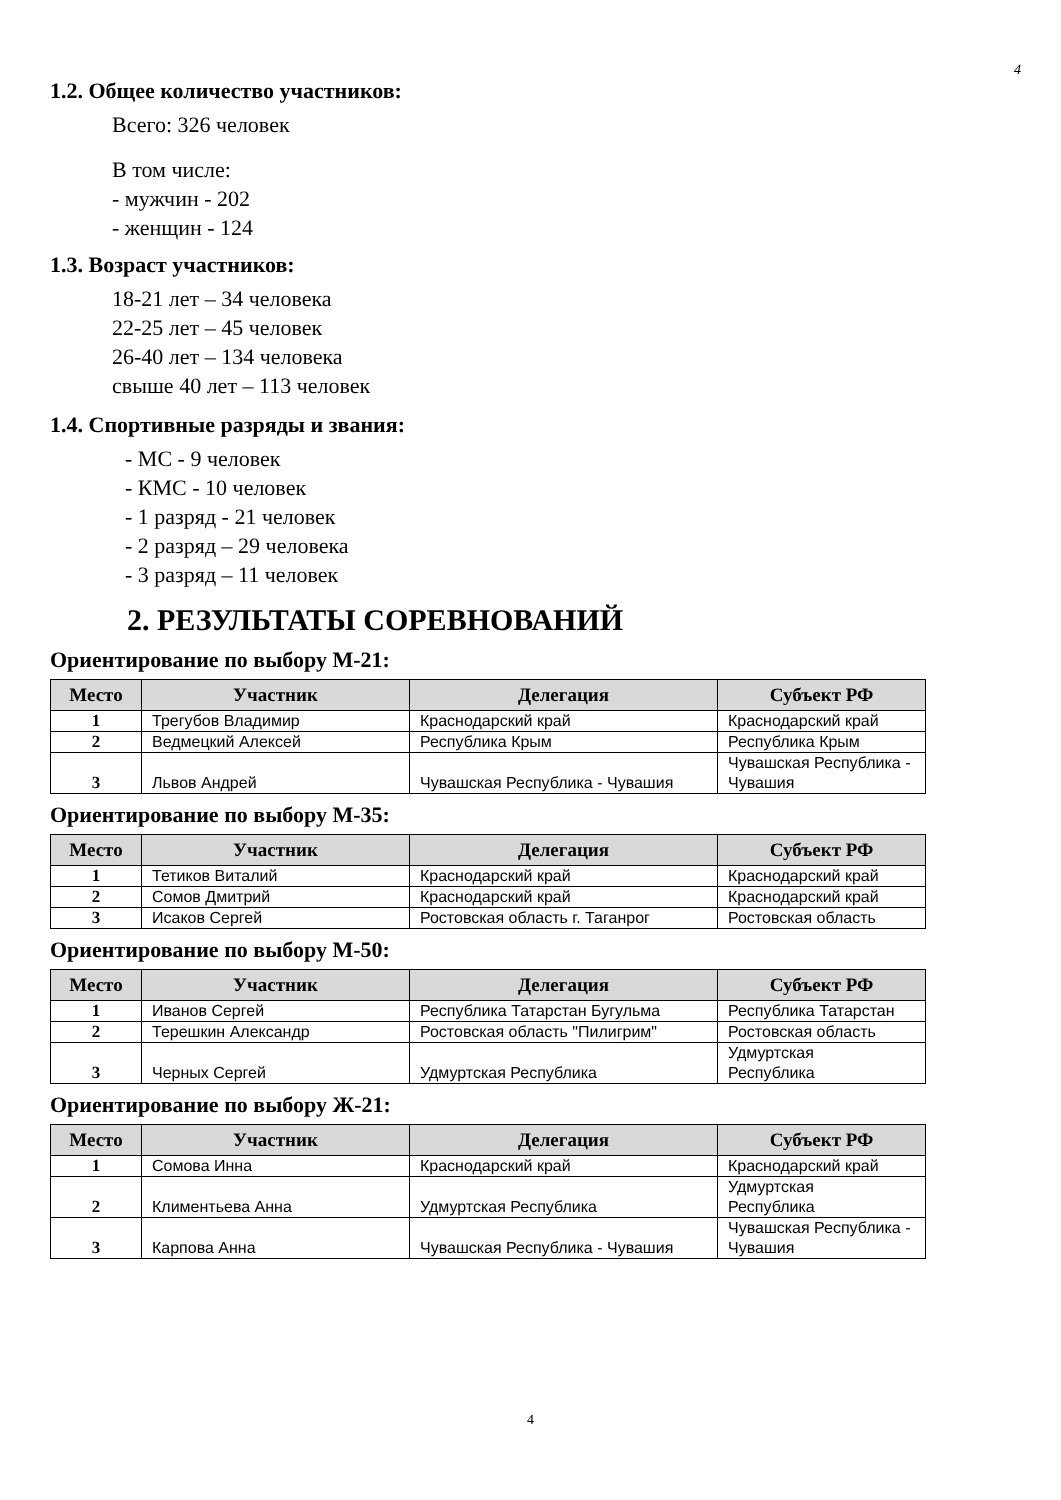4
1.2. Общее количество участников:
Всего: 326 человек
В том числе:
- мужчин - 202
- женщин - 124
1.3. Возраст участников:
18-21 лет – 34 человека
22-25 лет – 45 человек
26-40 лет – 134 человека
свыше 40 лет – 113 человек
1.4. Спортивные разряды и звания:
- МС - 9 человек
- КМС - 10 человек
- 1 разряд - 21 человек
- 2 разряд – 29 человека
- 3 разряд – 11 человек
2. РЕЗУЛЬТАТЫ СОРЕВНОВАНИЙ
Ориентирование по выбору М-21:
| Место | Участник | Делегация | Субъект РФ |
| --- | --- | --- | --- |
| 1 | Трегубов Владимир | Краснодарский край | Краснодарский край |
| 2 | Ведмецкий Алексей | Республика Крым | Республика Крым |
| 3 | Львов Андрей | Чувашская Республика - Чувашия | Чувашская Республика - Чувашия |
Ориентирование по выбору М-35:
| Место | Участник | Делегация | Субъект РФ |
| --- | --- | --- | --- |
| 1 | Тетиков Виталий | Краснодарский край | Краснодарский край |
| 2 | Сомов Дмитрий | Краснодарский край | Краснодарский край |
| 3 | Исаков Сергей | Ростовская область г. Таганрог | Ростовская область |
Ориентирование по выбору М-50:
| Место | Участник | Делегация | Субъект РФ |
| --- | --- | --- | --- |
| 1 | Иванов Сергей | Республика Татарстан Бугульма | Республика Татарстан |
| 2 | Терешкин Александр | Ростовская область "Пилигрим" | Ростовская область |
| 3 | Черных Сергей | Удмуртская Республика | Удмуртская Республика |
Ориентирование по выбору Ж-21:
| Место | Участник | Делегация | Субъект РФ |
| --- | --- | --- | --- |
| 1 | Сомова Инна | Краснодарский край | Краснодарский край |
| 2 | Климентьева Анна | Удмуртская Республика | Удмуртская Республика |
| 3 | Карпова Анна | Чувашская Республика - Чувашия | Чувашская Республика - Чувашия |
4